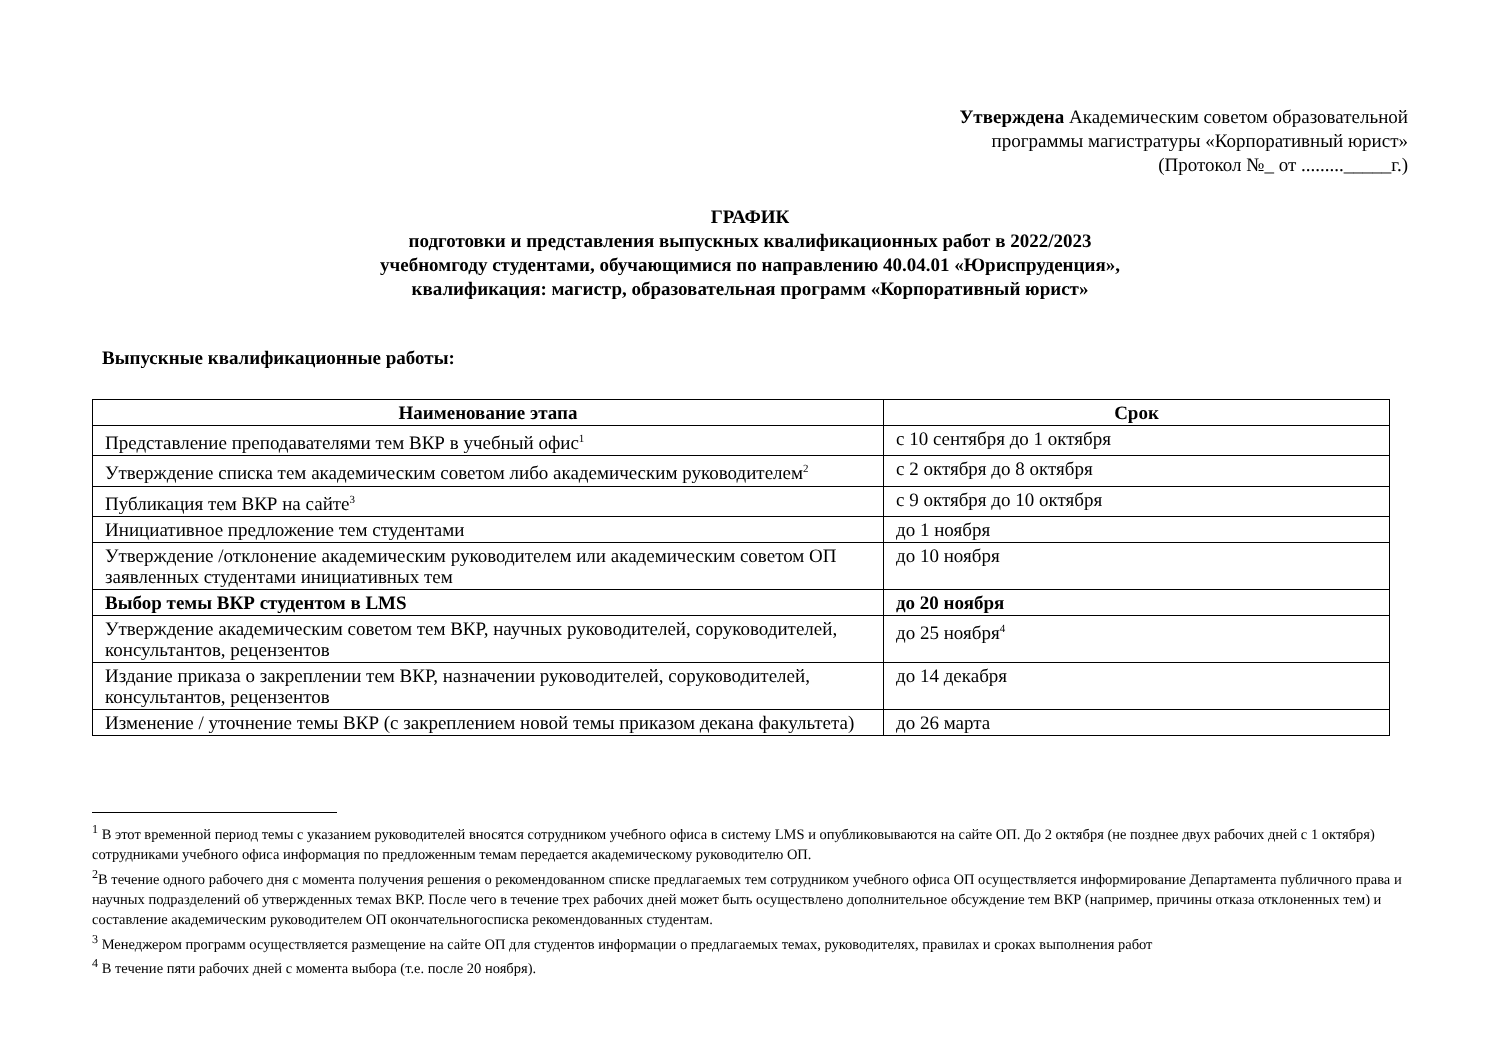Утверждена Академическим советом образовательной
программы магистратуры «Корпоративный юрист»
(Протокол №_ от ........._____г.)
ГРАФИК
подготовки и представления выпускных квалификационных работ в 2022/2023
учебномгоду студентами, обучающимися по направлению 40.04.01 «Юриспруденция»,
квалификация: магистр, образовательная программ «Корпоративный юрист»
Выпускные квалификационные работы:
| Наименование этапа | Срок |
| --- | --- |
| Представление преподавателями тем ВКР в учебный офис<sup>1</sup> | с 10 сентября до 1 октября |
| Утверждение списка тем академическим советом либо академическим руководителем<sup>2</sup> | с 2 октября до 8 октября |
| Публикация тем ВКР на сайте<sup>3</sup> | с 9 октября до 10 октября |
| Инициативное предложение тем студентами | до 1 ноября |
| Утверждение /отклонение академическим руководителем или академическим советом ОП заявленных студентами инициативных тем | до 10 ноября |
| Выбор темы ВКР студентом в LMS | до 20 ноября |
| Утверждение академическим советом тем ВКР, научных руководителей, соруководителей, консультантов, рецензентов | до 25 ноября<sup>4</sup> |
| Издание приказа о закреплении тем ВКР, назначении руководителей, соруководителей, консультантов, рецензентов | до 14 декабря |
| Изменение / уточнение темы ВКР (с закреплением новой темы приказом декана факультета) | до 26 марта |
<sup>1</sup> В этот временной период темы с указанием руководителей вносятся сотрудником учебного офиса в систему LMS и опубликовываются на сайте ОП. До 2 октября (не позднее двух рабочих дней с 1 октября) сотрудниками учебного офиса информация по предложенным темам передается академическому руководителю ОП.
<sup>2</sup> В течение одного рабочего дня с момента получения решения о рекомендованном списке предлагаемых тем сотрудником учебного офиса ОП осуществляется информирование Департамента публичного права и научных подразделений об утвержденных темах ВКР. После чего в течение трех рабочих дней может быть осуществлено дополнительное обсуждение тем ВКР (например, причины отказа отклоненных тем) и составление академическим руководителем ОП окончательногосписка рекомендованных студентам.
<sup>3</sup> Менеджером программ осуществляется размещение на сайте ОП для студентов информации о предлагаемых темах, руководителях, правилах и сроках выполнения работ
<sup>4</sup> В течение пяти рабочих дней с момента выбора (т.е. после 20 ноября).